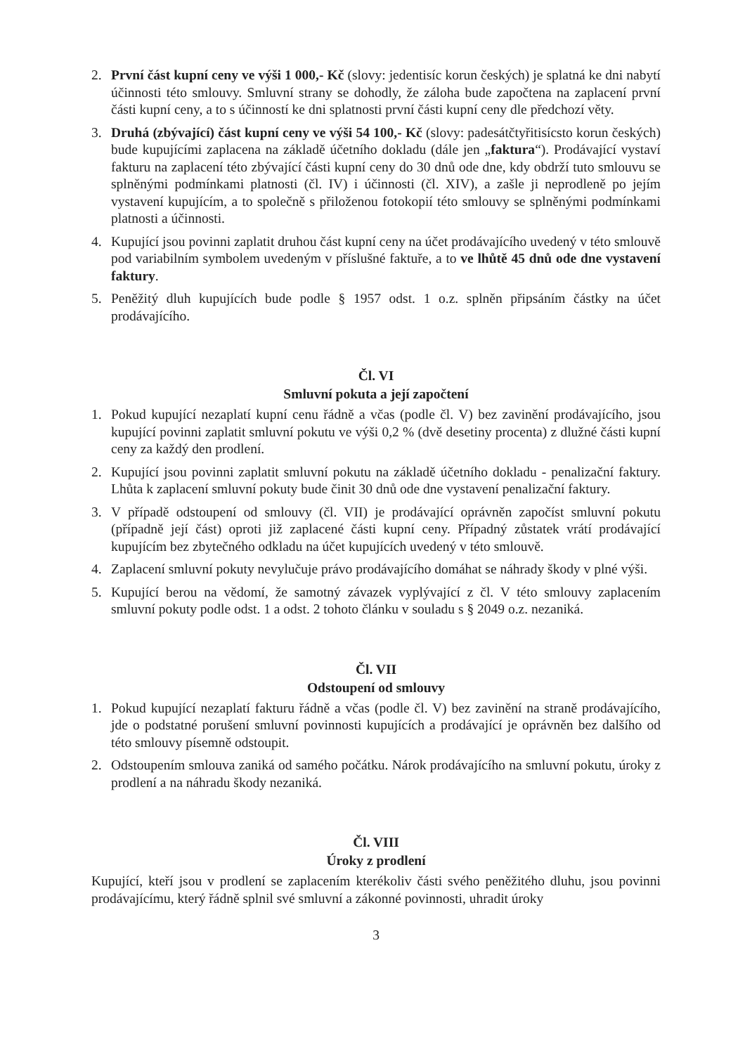2. První část kupní ceny ve výši 1 000,- Kč (slovy: jedentisíc korun českých) je splatná ke dni nabytí účinnosti této smlouvy. Smluvní strany se dohodly, že záloha bude započtena na zaplacení první části kupní ceny, a to s účinností ke dni splatnosti první části kupní ceny dle předchozí věty.
3. Druhá (zbývající) část kupní ceny ve výši 54 100,- Kč (slovy: padesátčtyřitisícsto korun českých) bude kupujícími zaplacena na základě účetního dokladu (dále jen „faktura“). Prodávající vystaví fakturu na zaplacení této zbývající části kupní ceny do 30 dnů ode dne, kdy obdrží tuto smlouvu se splněnými podmínkami platnosti (čl. IV) i účinnosti (čl. XIV), a zašle ji neprodleně po jejím vystavení kupujícím, a to společně s přiloženou fotokopií této smlouvy se splněnými podmínkami platnosti a účinnosti.
4. Kupující jsou povinni zaplatit druhou část kupní ceny na účet prodávajícího uvedený v této smlouvě pod variabilním symbolem uvedeným v příslušné faktuře, a to ve lhůtě 45 dnů ode dne vystavení faktury.
5. Peněžitý dluh kupujících bude podle § 1957 odst. 1 o.z. splněn připsáním částky na účet prodávajícího.
Čl. VI
Smluvní pokuta a její započtení
1. Pokud kupující nezaplatí kupní cenu řádně a včas (podle čl. V) bez zavinění prodávajícího, jsou kupující povinni zaplatit smluvní pokutu ve výši 0,2 % (dvě desetiny procenta) z dlužné části kupní ceny za každý den prodlení.
2. Kupující jsou povinni zaplatit smluvní pokutu na základě účetního dokladu - penalizační faktury. Lhůta k zaplacení smluvní pokuty bude činit 30 dnů ode dne vystavení penalizační faktury.
3. V případě odstoupení od smlouvy (čl. VII) je prodávající oprávněn započíst smluvní pokutu (případně její část) oproti již zaplacené části kupní ceny. Případný zůstatek vrátí prodávající kupujícím bez zbytečného odkladu na účet kupujících uvedený v této smlouvě.
4. Zaplacení smluvní pokuty nevylučuje právo prodávajícího domáhat se náhrady škody v plné výši.
5. Kupující berou na vědomí, že samotný závazek vyplývající z čl. V této smlouvy zaplacením smluvní pokuty podle odst. 1 a odst. 2 tohoto článku v souladu s § 2049 o.z. nezaniká.
Čl. VII
Odstoupení od smlouvy
1. Pokud kupující nezaplatí fakturu řádně a včas (podle čl. V) bez zavinění na straně prodávajícího, jde o podstatné porušení smluvní povinnosti kupujících a prodávající je oprávněn bez dalšího od této smlouvy písemně odstoupit.
2. Odstoupením smlouva zaniká od samého počátku. Nárok prodávajícího na smluvní pokutu, úroky z prodlení a na náhradu škody nezaniká.
Čl. VIII
Úroky z prodlení
Kupující, kteří jsou v prodlení se zaplacením kterékoliv části svého peněžitého dluhu, jsou povinni prodávajícímu, který řádně splnil své smluvní a zákonné povinnosti, uhradit úroky
3